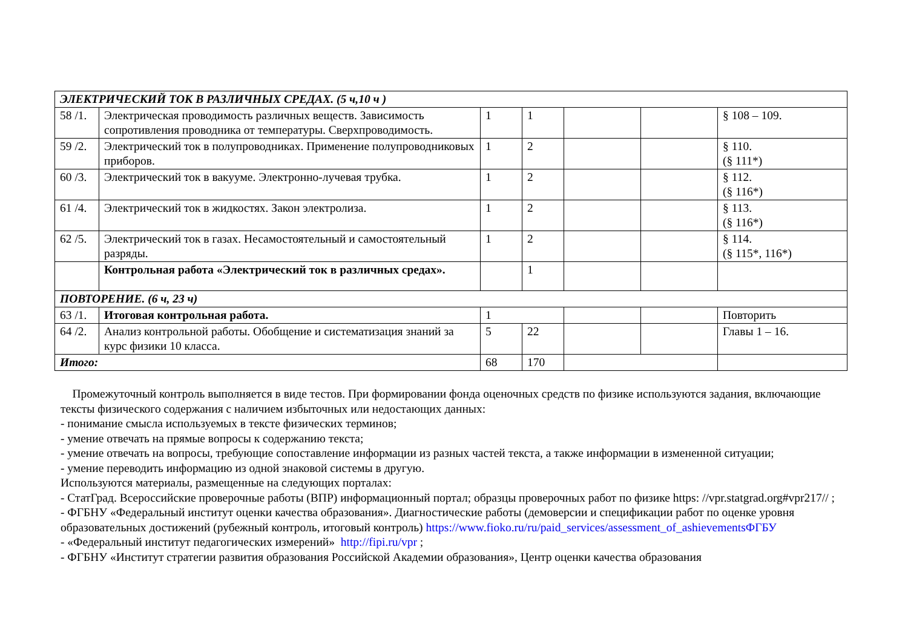| ЭЛЕКТРИЧЕСКИЙ ТОК В РАЗЛИЧНЫХ СРЕДАХ. (5 ч,10 ч ) | | | | | | |
| 58 /1. | Электрическая проводимость различных веществ. Зависимость сопротивления проводника от температуры. Сверхпроводимость. | 1 | 1 | | | § 108 – 109. |
| 59 /2. | Электрический ток в полупроводниках. Применение полупроводниковых приборов. | 1 | 2 | | | § 110. (§ 111*) |
| 60 /3. | Электрический ток в вакууме. Электронно-лучевая трубка. | 1 | 2 | | | § 112. (§ 116*) |
| 61 /4. | Электрический ток в жидкостях. Закон электролиза. | 1 | 2 | | | § 113. (§ 116*) |
| 62 /5. | Электрический ток в газах. Несамостоятельный и самостоятельный разряды. | 1 | 2 | | | § 114. (§ 115*, 116*) |
| | Контрольная работа «Электрический ток в различных средах». | | 1 | | | |
| ПОВТОРЕНИЕ. (6 ч, 23 ч) | | | | | | |
| 63 /1. | Итоговая контрольная работа. | 1 | | | | Повторить |
| 64 /2. | Анализ контрольной работы. Обобщение и систематизация знаний за курс физики 10 класса. | 5 | 22 | | | Главы 1 – 16. |
| Итого: | | 68 | 170 | | | |
Промежуточный контроль выполняется в виде тестов. При формировании фонда оценочных средств по физике используются задания, включающие тексты физического содержания с наличием избыточных или недостающих данных:
- понимание смысла используемых в тексте физических терминов;
- умение отвечать на прямые вопросы к содержанию текста;
- умение отвечать на вопросы, требующие сопоставление информации из разных частей текста, а также информации в измененной ситуации;
- умение переводить информацию из одной знаковой системы в другую.
Используются материалы, размещенные на следующих порталах:
- СтатГрад. Всероссийские проверочные работы (ВПР) информационный портал; образцы проверочных работ по физике https: //vpr.statgrad.org#vpr217// ;
- ФГБНУ «Федеральный институт оценки качества образования». Диагностические работы (демоверсии и спецификации работ по оценке уровня образовательных достижений (рубежный контроль, итоговый контроль) https://www.fioko.ru/ru/paid_services/assessment_of_ashievementsФГБУ
- «Федеральный институт педагогических измерений» http://fipi.ru/vpr ;
- ФГБНУ «Институт стратегии развития образования Российской Академии образования», Центр оценки качества образования